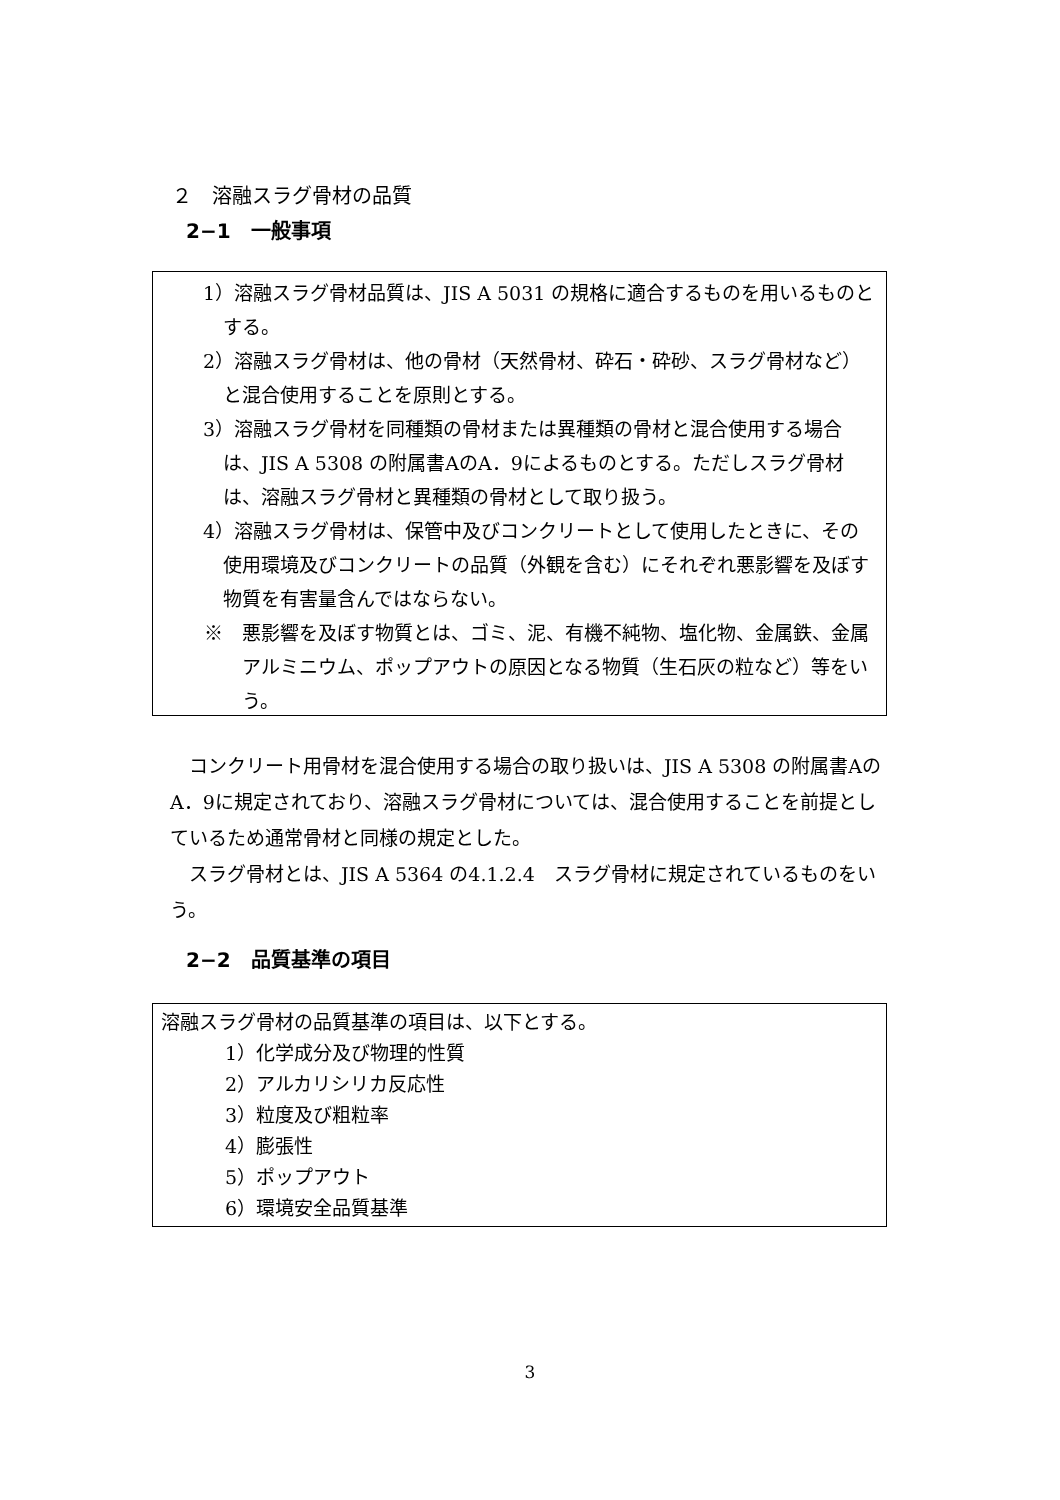２　溶融スラグ骨材の品質
2−1　一般事項
1）溶融スラグ骨材品質は、JIS A 5031 の規格に適合するものを用いるものとする。
2）溶融スラグ骨材は、他の骨材（天然骨材、砕石・砕砂、スラグ骨材など）と混合使用することを原則とする。
3）溶融スラグ骨材を同種類の骨材または異種類の骨材と混合使用する場合は、JIS A 5308 の附属書AのA．9によるものとする。ただしスラグ骨材は、溶融スラグ骨材と異種類の骨材として取り扱う。
4）溶融スラグ骨材は、保管中及びコンクリートとして使用したときに、その使用環境及びコンクリートの品質（外観を含む）にそれぞれ悪影響を及ぼす物質を有害量含んではならない。
※　悪影響を及ぼす物質とは、ゴミ、泥、有機不純物、塩化物、金属鉄、金属アルミニウム、ポップアウトの原因となる物質（生石灰の粒など）等をいう。
コンクリート用骨材を混合使用する場合の取り扱いは、JIS A 5308 の附属書AのA．9に規定されており、溶融スラグ骨材については、混合使用することを前提としているため通常骨材と同様の規定とした。
スラグ骨材とは、JIS A 5364 の4.1.2.4　スラグ骨材に規定されているものをいう。
2−2　品質基準の項目
溶融スラグ骨材の品質基準の項目は、以下とする。
1）化学成分及び物理的性質
2）アルカリシリカ反応性
3）粒度及び粗粒率
4）膨張性
5）ポップアウト
6）環境安全品質基準
3